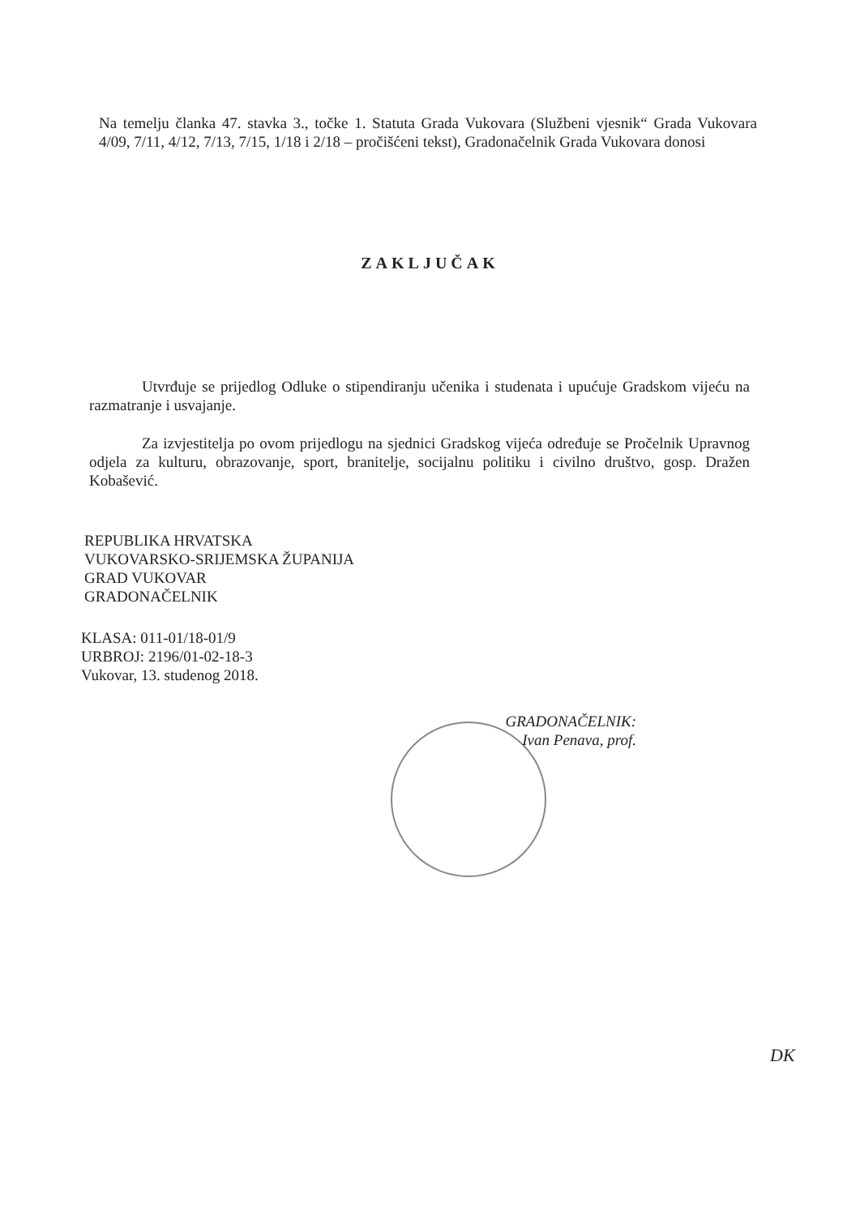Na temelju članka 47. stavka 3., točke 1. Statuta Grada Vukovara (Službeni vjesnik“ Grada Vukovara 4/09, 7/11, 4/12, 7/13, 7/15, 1/18 i 2/18 – pročišćeni tekst), Gradonačelnik Grada Vukovara donosi
ZAKLJUČAK
Utvrđuje se prijedlog Odluke o stipendiranju učenika i studenata i upućuje Gradskom vijeću na razmatranje i usvajanje.
Za izvjestitelja po ovom prijedlogu na sjednici Gradskog vijeća određuje se Pročelnik Upravnog odjela za kulturu, obrazovanje, sport, branitelje, socijalnu politiku i civilno društvo, gosp. Dražen Kobašević.
REPUBLIKA HRVATSKA
VUKOVARSKO-SRIJEMSKA ŽUPANIJA
GRAD VUKOVAR
GRADONAČELNIK
KLASA: 011-01/18-01/9
URBROJ: 2196/01-02-18-3
Vukovar, 13. studenog 2018.
GRADONAČELNIK:
Ivan Penava, prof.
DK